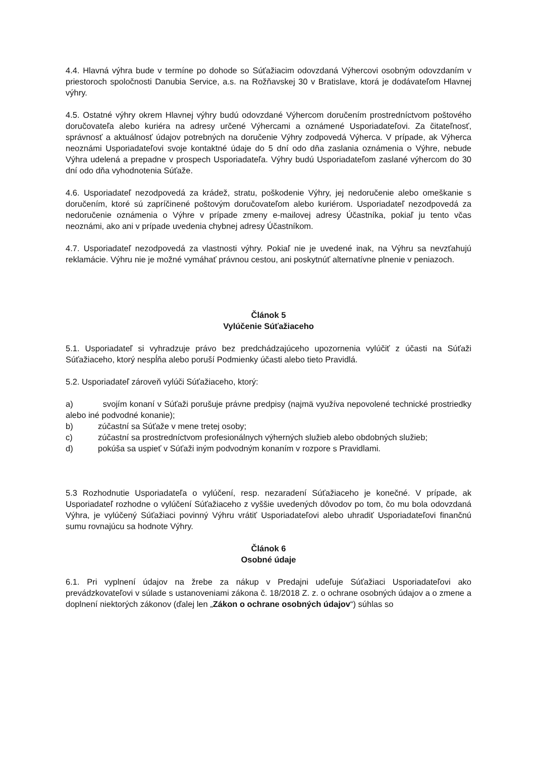4.4. Hlavná výhra bude v termíne po dohode so Súťažiacim odovzdaná Výhercovi osobným odovzdaním v priestoroch spoločnosti Danubia Service, a.s. na Rožňavskej 30 v Bratislave, ktorá je dodávateľom Hlavnej výhry.
4.5. Ostatné výhry okrem Hlavnej výhry budú odovzdané Výhercom doručením prostredníctvom poštového doručovateľa alebo kuriéra na adresy určené Výhercami a oznámené Usporiadateľovi. Za čitateľnosť, správnosť a aktuálnosť údajov potrebných na doručenie Výhry zodpovedá Výherca. V prípade, ak Výherca neoznámi Usporiadateľovi svoje kontaktné údaje do 5 dní odo dňa zaslania oznámenia o Výhre, nebude Výhra udelená a prepadne v prospech Usporiadateľa. Výhry budú Usporiadateľom zaslané výhercom do 30 dní odo dňa vyhodnotenia Súťaže.
4.6. Usporiadateľ nezodpovedá za krádež, stratu, poškodenie Výhry, jej nedoručenie alebo omeškanie s doručením, ktoré sú zapríčinené poštovým doručovateľom alebo kuriérom. Usporiadateľ nezodpovedá za nedoručenie oznámenia o Výhre v prípade zmeny e-mailovej adresy Účastníka, pokiaľ ju tento včas neoznámi, ako ani v prípade uvedenia chybnej adresy Účastníkom.
4.7. Usporiadateľ nezodpovedá za vlastnosti výhry. Pokiaľ nie je uvedené inak, na Výhru sa nevzťahujú reklamácie. Výhru nie je možné vymáhať právnou cestou, ani poskytnúť alternatívne plnenie v peniazoch.
Článok 5
Vylúčenie Súťažiaceho
5.1. Usporiadateľ si vyhradzuje právo bez predchádzajúceho upozornenia vylúčiť z účasti na Súťaži Súťažiaceho, ktorý nespĺňa alebo poruší Podmienky účasti alebo tieto Pravidlá.
5.2. Usporiadateľ zároveň vylúči Súťažiaceho, ktorý:
a) svojím konaní v Súťaži porušuje právne predpisy (najmä využíva nepovolené technické prostriedky alebo iné podvodné konanie);
b) zúčastní sa Súťaže v mene tretej osoby;
c) zúčastní sa prostredníctvom profesionálnych výherných služieb alebo obdobných služieb;
d) pokúša sa uspieť v Súťaži iným podvodným konaním v rozpore s Pravidlami.
5.3 Rozhodnutie Usporiadateľa o vylúčení, resp. nezaradení Súťažiaceho je konečné. V prípade, ak Usporiadateľ rozhodne o vylúčení Súťažiaceho z vyššie uvedených dôvodov po tom, čo mu bola odovzdaná Výhra, je vylúčený Súťažiaci povinný Výhru vrátiť Usporiadateľovi alebo uhradiť Usporiadateľovi finančnú sumu rovnajúcu sa hodnote Výhry.
Článok 6
Osobné údaje
6.1. Pri vyplnení údajov na žrebe za nákup v Predajni udeľuje Súťažiaci Usporiadateľovi ako prevádzkovateľovi v súlade s ustanoveniami zákona č. 18/2018 Z. z. o ochrane osobných údajov a o zmene a doplnení niektorých zákonov (ďalej len „Zákon o ochrane osobných údajov“) súhlas so